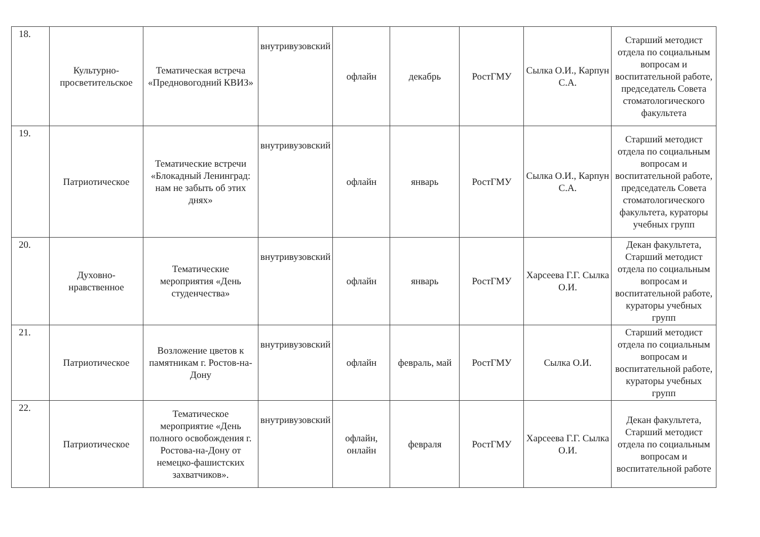| 18. | Культурно-просветительское | Тематическая встреча «Предновогодний КВИЗ» | внутривузовский | офлайн | декабрь | РостГМУ | Сылка О.И., Карпун С.А. | Старший методист отдела по социальным вопросам и воспитательной работе, председатель Совета стоматологического факультета |
| 19. | Патриотическое | Тематические встречи «Блокадный Ленинград: нам не забыть об этих днях» | внутривузовский | офлайн | январь | РостГМУ | Сылка О.И., Карпун С.А. | Старший методист отдела по социальным вопросам и воспитательной работе, председатель Совета стоматологического факультета, кураторы учебных групп |
| 20. | Духовно-нравственное | Тематические мероприятия «День студенчества» | внутривузовский | офлайн | январь | РостГМУ | Харсеева Г.Г. Сылка О.И. | Декан факультета, Старший методист отдела по социальным вопросам и воспитательной работе, кураторы учебных групп |
| 21. | Патриотическое | Возложение цветов к памятникам г. Ростов-на-Дону | внутривузовский | офлайн | февраль, май | РостГМУ | Сылка О.И. | Старший методист отдела по социальным вопросам и воспитательной работе, кураторы учебных групп |
| 22. | Патриотическое | Тематическое мероприятие «День полного освобождения г. Ростова-на-Дону от немецко-фашистских захватчиков». | внутривузовский | офлайн, онлайн | февраля | РостГМУ | Харсеева Г.Г. Сылка О.И. | Декан факультета, Старший методист отдела по социальным вопросам и воспитательной работе |